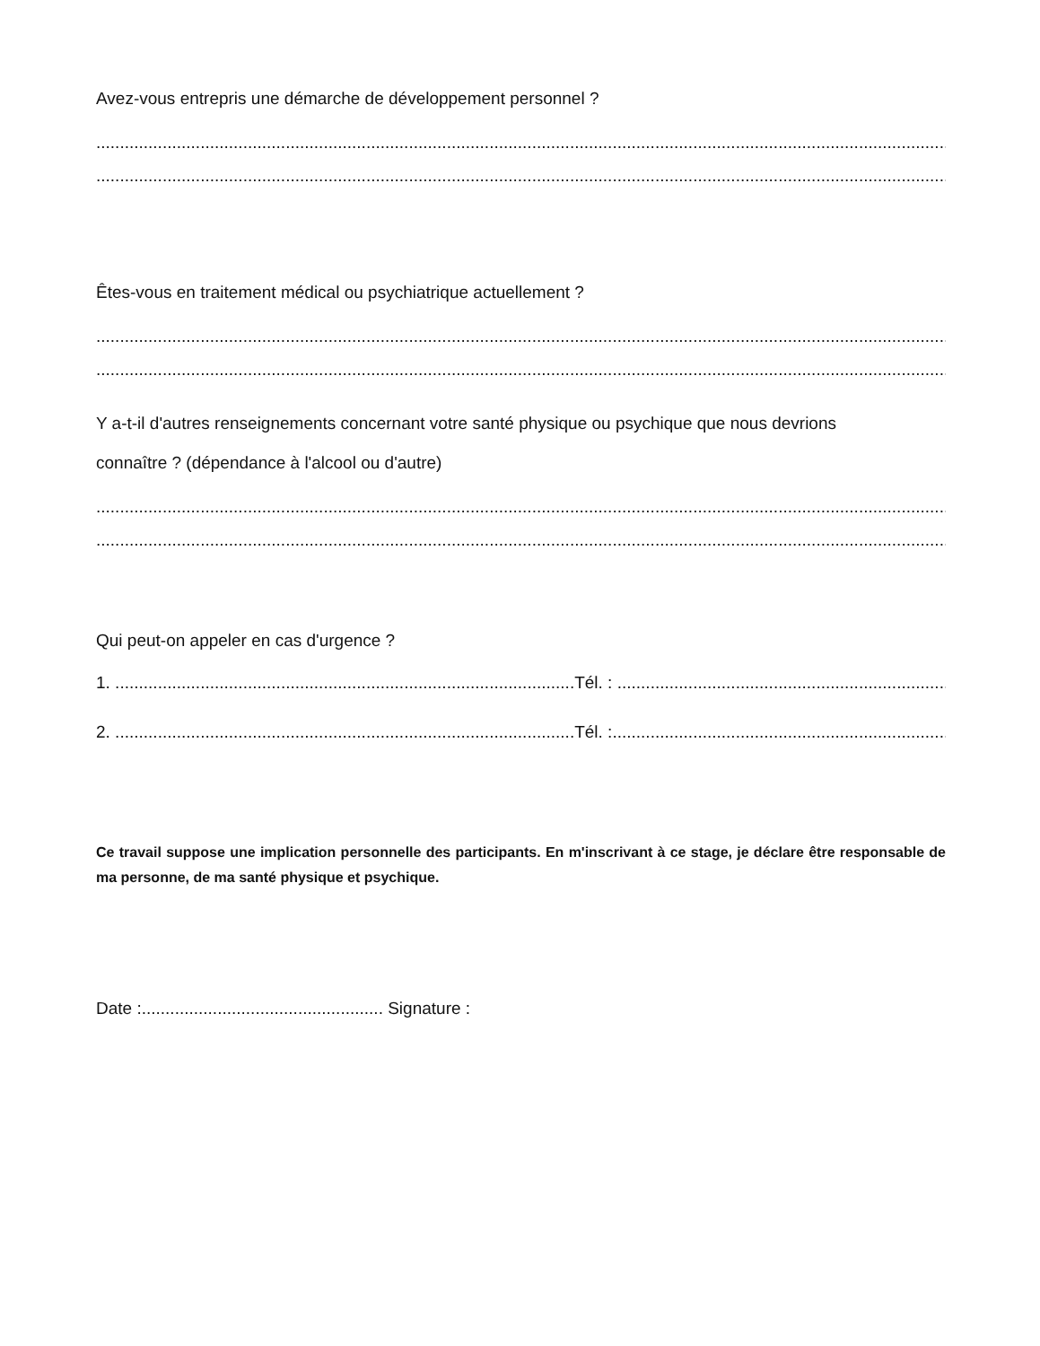Avez-vous entrepris une démarche de développement personnel ?
........................................................................................................................................................................................................
........................................................................................................................................................................................................
Êtes-vous en traitement médical ou psychiatrique actuellement ?
........................................................................................................................................................................................................
........................................................................................................................................................................................................
Y a-t-il d'autres renseignements concernant votre santé physique ou psychique que nous devrions
connaître ? (dépendance à l'alcool ou d'autre)
........................................................................................................................................................................................................
........................................................................................................................................................................................................
Qui peut-on appeler en cas d'urgence ?
1. .................................................................................................Tél. : .........................................................................
2. .................................................................................................Tél. :..........................................................................
Ce travail suppose une implication personnelle des participants. En m'inscrivant à ce stage, je déclare être responsable de ma personne, de ma santé physique et psychique.
Date :................................................... Signature :